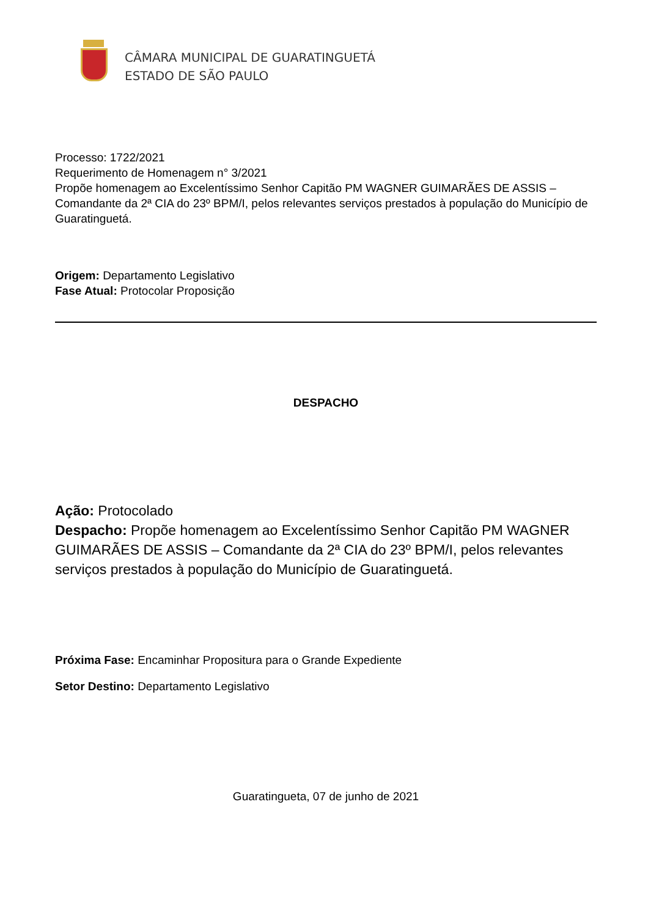CÂMARA MUNICIPAL DE GUARATINGUETÁ
ESTADO DE SÃO PAULO
Processo: 1722/2021
Requerimento de Homenagem n° 3/2021
Propõe homenagem ao Excelentíssimo Senhor Capitão PM WAGNER GUIMARÃES DE ASSIS – Comandante da 2ª CIA do 23º BPM/I, pelos relevantes serviços prestados à população do Município de Guaratinguetá.
Origem: Departamento Legislativo
Fase Atual: Protocolar Proposição
DESPACHO
Ação: Protocolado
Despacho: Propõe homenagem ao Excelentíssimo Senhor Capitão PM WAGNER GUIMARÃES DE ASSIS – Comandante da 2ª CIA do 23º BPM/I, pelos relevantes serviços prestados à população do Município de Guaratinguetá.
Próxima Fase: Encaminhar Propositura para o Grande Expediente
Setor Destino: Departamento Legislativo
Guaratingueta, 07 de junho de 2021